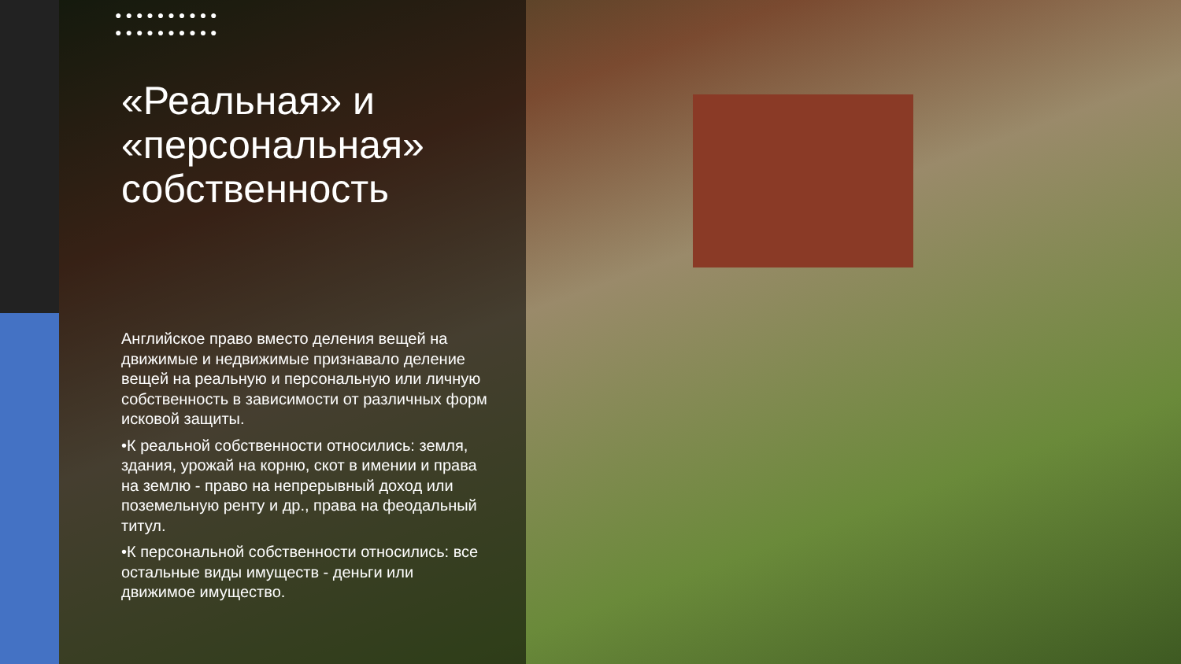●●●●●●●●●●
●●●●●●●●●●
«Реальная» и «персональная» собственность
Английское право вместо деления вещей на движимые и недвижимые признавало деление вещей на реальную и персональную или личную собственность в зависимости от различных форм исковой защиты.
•К реальной собственности относились: земля, здания, урожай на корню, скот в имении и права на землю - право на непрерывный доход или поземельную ренту и др., права на феодальный титул.
•К персональной собственности относились: все остальные виды имуществ - деньги или движимое имущество.